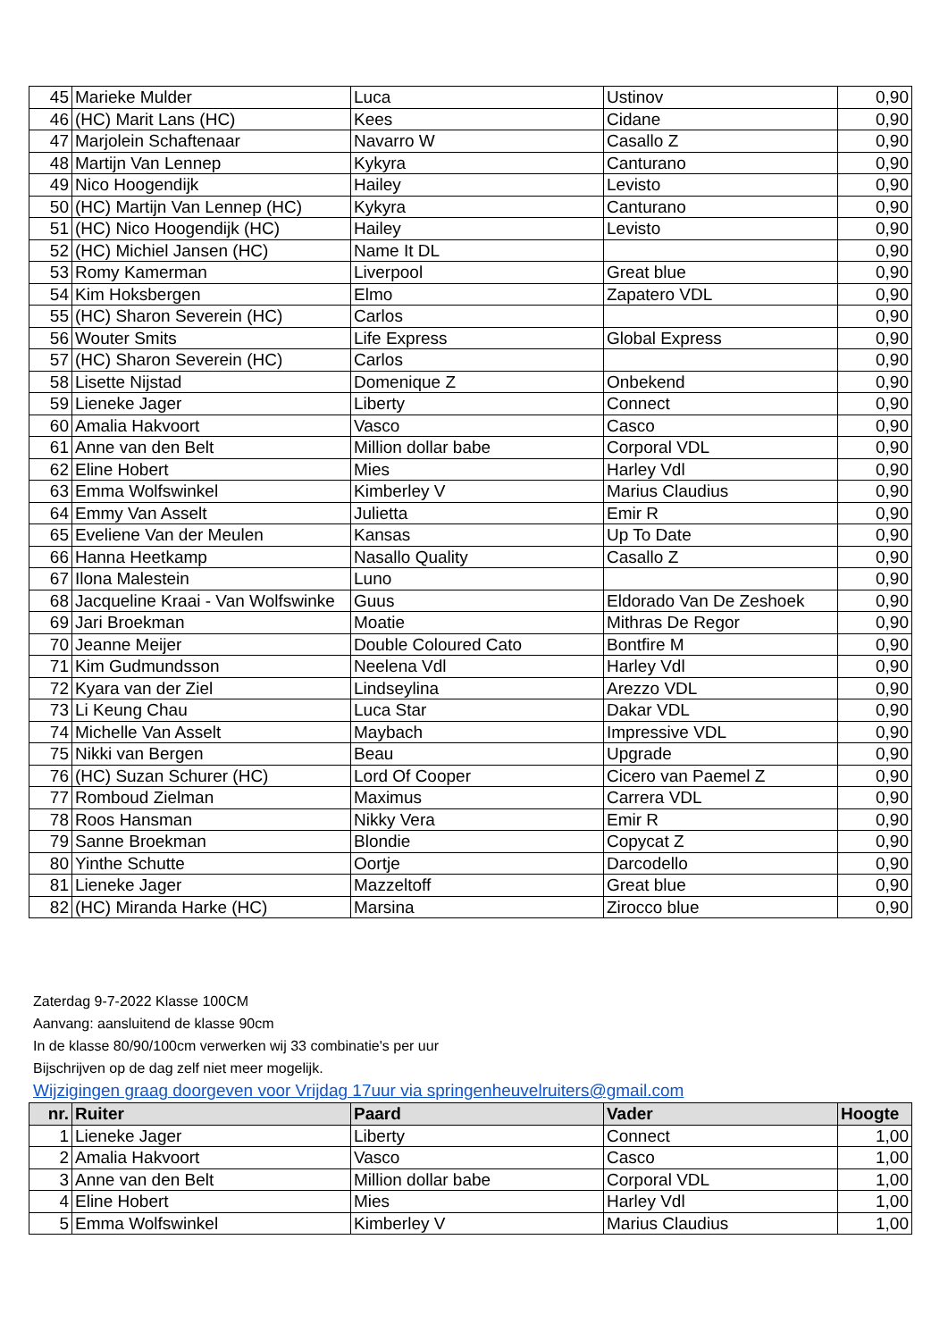| 45 | Marieke Mulder | Luca | Ustinov | 0,90 |
| 46 | (HC) Marit Lans (HC) | Kees | Cidane | 0,90 |
| 47 | Marjolein Schaftenaar | Navarro W | Casallo Z | 0,90 |
| 48 | Martijn Van Lennep | Kykyra | Canturano | 0,90 |
| 49 | Nico Hoogendijk | Hailey | Levisto | 0,90 |
| 50 | (HC) Martijn Van Lennep (HC) | Kykyra | Canturano | 0,90 |
| 51 | (HC) Nico Hoogendijk (HC) | Hailey | Levisto | 0,90 |
| 52 | (HC) Michiel Jansen (HC) | Name It DL | | 0,90 |
| 53 | Romy Kamerman | Liverpool | Great blue | 0,90 |
| 54 | Kim Hoksbergen | Elmo | Zapatero VDL | 0,90 |
| 55 | (HC) Sharon Severein (HC) | Carlos | | 0,90 |
| 56 | Wouter Smits | Life Express | Global Express | 0,90 |
| 57 | (HC) Sharon Severein (HC) | Carlos | | 0,90 |
| 58 | Lisette Nijstad | Domenique Z | Onbekend | 0,90 |
| 59 | Lieneke Jager | Liberty | Connect | 0,90 |
| 60 | Amalia Hakvoort | Vasco | Casco | 0,90 |
| 61 | Anne van den Belt | Million dollar babe | Corporal VDL | 0,90 |
| 62 | Eline Hobert | Mies | Harley Vdl | 0,90 |
| 63 | Emma Wolfswinkel | Kimberley V | Marius Claudius | 0,90 |
| 64 | Emmy Van Asselt | Julietta | Emir R | 0,90 |
| 65 | Eveliene Van der Meulen | Kansas | Up To Date | 0,90 |
| 66 | Hanna Heetkamp | Nasallo Quality | Casallo Z | 0,90 |
| 67 | Ilona Malestein | Luno | | 0,90 |
| 68 | Jacqueline Kraai - Van Wolfswinke | Guus | Eldorado Van De Zeshoek | 0,90 |
| 69 | Jari Broekman | Moatie | Mithras De Regor | 0,90 |
| 70 | Jeanne Meijer | Double Coloured Cato | Bontfire M | 0,90 |
| 71 | Kim Gudmundsson | Neelena Vdl | Harley Vdl | 0,90 |
| 72 | Kyara van der Ziel | Lindseylina | Arezzo VDL | 0,90 |
| 73 | Li Keung Chau | Luca Star | Dakar VDL | 0,90 |
| 74 | Michelle Van Asselt | Maybach | Impressive VDL | 0,90 |
| 75 | Nikki van Bergen | Beau | Upgrade | 0,90 |
| 76 | (HC) Suzan Schurer (HC) | Lord Of Cooper | Cicero van Paemel Z | 0,90 |
| 77 | Romboud Zielman | Maximus | Carrera VDL | 0,90 |
| 78 | Roos Hansman | Nikky Vera | Emir R | 0,90 |
| 79 | Sanne Broekman | Blondie | Copycat Z | 0,90 |
| 80 | Yinthe Schutte | Oortje | Darcodello | 0,90 |
| 81 | Lieneke Jager | Mazzeltoff | Great blue | 0,90 |
| 82 | (HC) Miranda Harke (HC) | Marsina | Zirocco blue | 0,90 |
Zaterdag 9-7-2022 Klasse 100CM
Aanvang: aansluitend de klasse 90cm
In de klasse 80/90/100cm verwerken wij 33 combinatie's per uur
Bijschrijven op de dag zelf niet meer mogelijk.
Wijzigingen graag doorgeven voor Vrijdag 17uur via springenheuvelruiters@gmail.com
| nr. | Ruiter | Paard | Vader | Hoogte |
| --- | --- | --- | --- | --- |
| 1 | Lieneke Jager | Liberty | Connect | 1,00 |
| 2 | Amalia Hakvoort | Vasco | Casco | 1,00 |
| 3 | Anne van den Belt | Million dollar babe | Corporal VDL | 1,00 |
| 4 | Eline Hobert | Mies | Harley Vdl | 1,00 |
| 5 | Emma Wolfswinkel | Kimberley V | Marius Claudius | 1,00 |